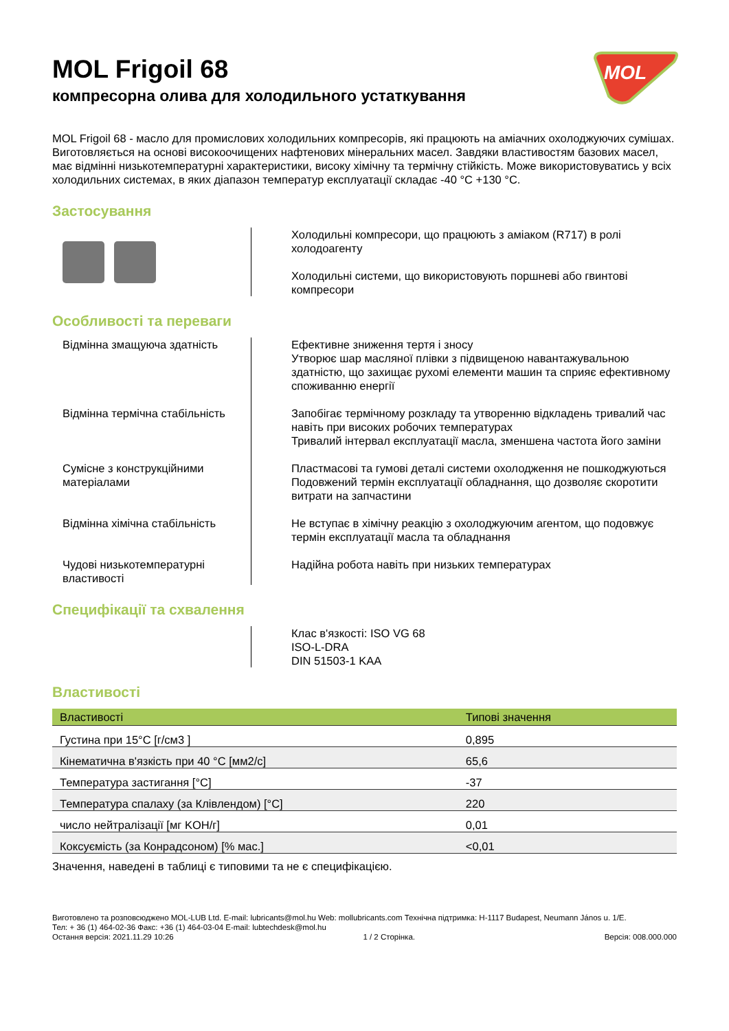MOL
MOL Frigoil 68
компресорна олива для холодильного устаткування
MOL Frigoil 68 - масло для промислових холодильних компресорів, які працюють на аміачних охолоджуючих сумішах. Виготовляється на основі високоочищених нафтенових мінеральних масел. Завдяки властивостям базових масел, має відмінні низькотемпературні характеристики, високу хімічну та термічну стійкість. Може використовуватись у всіх холодильних системах, в яких діапазон температур експлуатації складає -40 °C +130 °C.
Застосування
Холодильні компресори, що працюють з аміаком (R717) в ролі холодоагенту
Холодильні системи, що використовують поршневі або гвинтові компресори
Особливості та переваги
Відмінна змащуюча здатність Ефективне зниження тертя і зносу
Утворює шар масляної плівки з підвищеною навантажувальною здатністю, що захищає рухомі елементи машин та сприяє ефективному споживанню енергії
Відмінна термічна стабільність
Запобігає термічному розкладу та утворенню відкладень тривалий час навіть при високих робочих температурах
Тривалий інтервал експлуатації масла, зменшена частота його заміни
Сумісне з конструкційними матеріалами
Пластмасові та гумові деталі системи охолодження не пошкоджуються
Подовжений термін експлуатації обладнання, що дозволяє скоротити витрати на запчастини
Відмінна хімічна стабільність Не вступає в хімічну реакцію з охолоджуючим агентом, що подовжує термін експлуатації масла та обладнання
Чудові низькотемпературні властивості
Надійна робота навіть при низьких температурах
Специфікації та схвалення
Клас в'язкості: ISO VG 68
ISO-L-DRA
DIN 51503-1 KAA
Властивості
| Властивості | Типові значення |
| --- | --- |
| Густина при 15°C [г/см3 ] | 0,895 |
| Кінематична в'язкість при 40 °C [мм2/с] | 65,6 |
| Температура застигання [°C] | -37 |
| Температура спалаху (за Клівлендом) [°C] | 220 |
| число нейтралізації [мг KOH/г] | 0,01 |
| Коксуємість (за Конрадсоном) [% мас.] | <0,01 |
Значення, наведені в таблиці є типовими та не є специфікацією.
Виготовлено та розповсюджено MOL-LUB Ltd. E-mail: lubricants@mol.hu Web: mollubricants.com Технічна підтримка: H-1117 Budapest, Neumann János u. 1/E.
Тел: + 36 (1) 464-02-36 Факс: +36 (1) 464-03-04 E-mail: lubtechdesk@mol.hu
Остання версія: 2021.11.29 10:26 1 / 2 Сторінка. Версія: 008.000.000